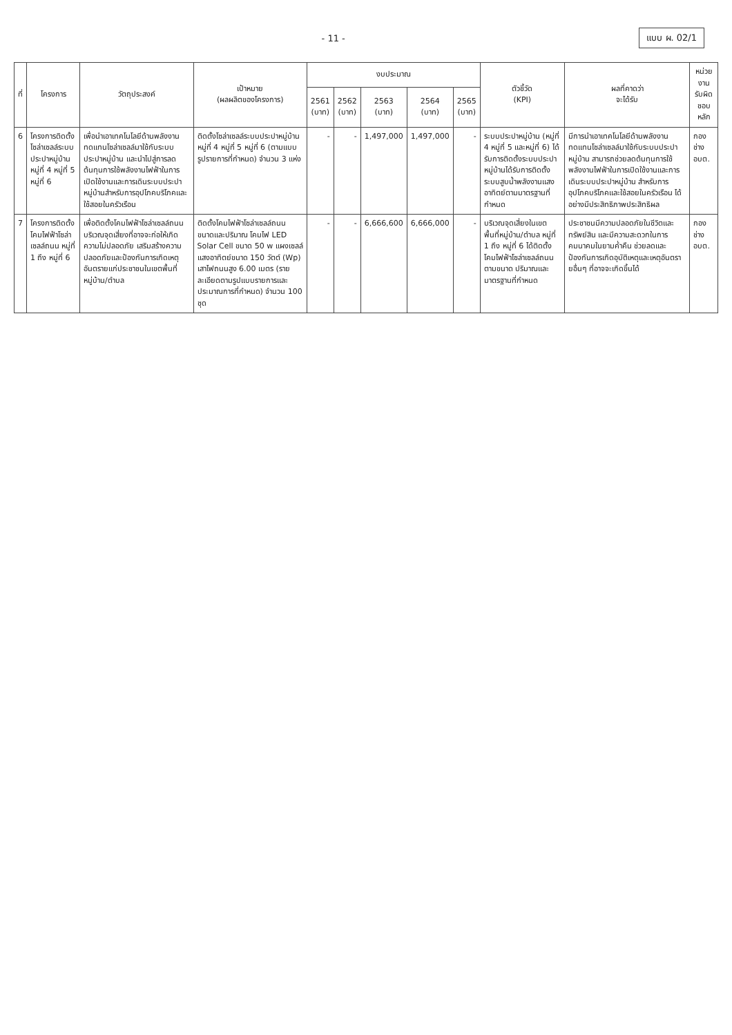- 11 -
แบบ ผ. 02/1
| ที่ | โครงการ | วัตถุประสงค์ | เป้าหมาย (ผลผลิตของโครงการ) | งบประมาณ | | | | | ตัวชี้วัด (KPI) | ผลที่คาดว่า จะได้รับ | หน่วยงาน รับผิดชอบหลัก |
| --- | --- | --- | --- | --- | --- | --- | --- | --- | --- | --- | --- |
| | | | | 2561 (บาท) | 2562 (บาท) | 2563 (บาท) | 2564 (บาท) | 2565 (บาท) | | | |
| 6 | โครงการติดตั้งโซล่าเซลล์ระบบประปาหมู่บ้าน หมู่ที่ 4 หมู่ที่ 5 หมู่ที่ 6 | เพื่อนำเอาเทคโนโลยีด้านพลังงานทดแทนโซล่าเซลล์มาใช้กับระบบประปาหมู่บ้าน และนำไปสู่การลดต้นทุนการใช้พลังงานไฟฟ้าในการเปิดใช้งานและการเดินระบบประปาหมู่บ้านสำหรับการอุปโภคบริโภคและใช้สอยในครัวเรือน | ติดตั้งโซล่าเซลล์ระบบประปาหมู่บ้าน หมู่ที่ 4 หมู่ที่ 5 หมู่ที่ 6 (ตามแบบรูปรายการที่กำหนด) จำนวน 3 แห่ง | - | - | 1,497,000 | 1,497,000 | - | ระบบประปาหมู่บ้าน (หมู่ที่ 4 หมู่ที่ 5 และหมู่ที่ 6) ได้รับการติดตั้งระบบประปาหมู่บ้านได้รับการติดตั้งระบบสูบน้ำพลังงานแสงอาทิตย์ตามมาตรฐานที่กำหนด | มีการนำเอาเทคโนโลยีด้านพลังงานทดแทนโซล่าเซลล์มาใช้กับระบบประปาหมู่บ้าน สามารถช่วยลดต้นทุนการใช้พลังงานไฟฟ้าในการเปิดใช้งานและการเดินระบบประปาหมู่บ้าน สำหรับการอุปโภคบริโภคและใช้สอยในครัวเรือน ได้อย่างมีประสิทธิภาพประสิทธิผล | กองช่าง อบต. |
| 7 | โครงการติดตั้งโคมไฟฟ้าโซล่าเซลล์ถนน หมู่ที่ 1 ถึง หมู่ที่ 6 | เพื่อติดตั้งโคมไฟฟ้าโซล่าเซลล์ถนนบริเวณจุดเสี่ยงที่อาจจะก่อให้เกิดความไม่ปลอดภัย เสริมสร้างความปลอดภัยและป้องกันการเกิดเหตุอันตรายแก่ประชาชนในเขตพื้นที่หมู่บ้าน/ตำบล | ติดตั้งโคมไฟฟ้าโซล่าเซลล์ถนน ขนาดและปริมาณ โคมไฟ LED Solar Cell ขนาด 50 w แผงเซลล์แสงอาทิตย์ขนาด 150 วัตต์ (Wp) เสาไฟถนนสูง 6.00 เมตร (รายละเอียดตามรูปแบบรายการและประมาณการที่กำหนด) จำนวน 100 ชุด | - | - | 6,666,600 | 6,666,000 | - | บริเวณจุดเสี่ยงในเขตพื้นที่หมู่บ้าน/ตำบล หมู่ที่ 1 ถึง หมู่ที่ 6 ได้ติดตั้งโคมไฟฟ้าโซล่าเซลล์ถนนตามขนาด ปริมาณและมาตรฐานที่กำหนด | ประชาชนมีความปลอดภัยในชีวิตและทรัพย์สิน และมีความสะดวกในการคมนาคมในยามค่ำคืน ช่วยลดและป้องกันการเกิดอุบัติเหตุและเหตุอันตรายอื่นๆ ที่อาจจะเกิดขึ้นได้ | กองช่าง อบต. |